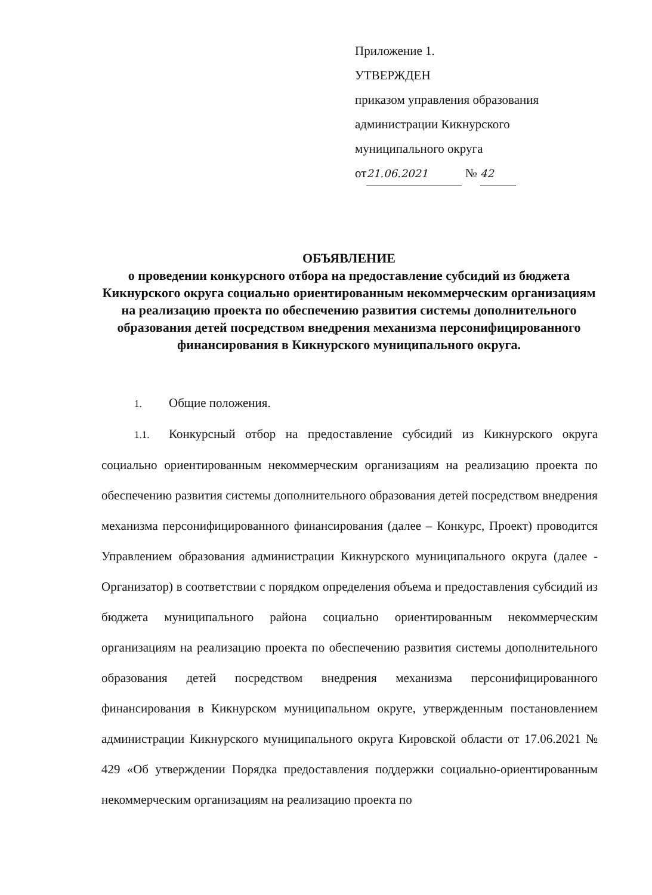Приложение 1.
УТВЕРЖДЕН
приказом управления образования
администрации Кикнурского
муниципального округа
от 21.06.2021 № 42
ОБЪЯВЛЕНИЕ
о проведении конкурсного отбора на предоставление субсидий из бюджета Кикнурского округа социально ориентированным некоммерческим организациям на реализацию проекта по обеспечению развития системы дополнительного образования детей посредством внедрения механизма персонифицированного финансирования в Кикнурского муниципального округа.
1. Общие положения.
1.1. Конкурсный отбор на предоставление субсидий из Кикнурского округа социально ориентированным некоммерческим организациям на реализацию проекта по обеспечению развития системы дополнительного образования детей посредством внедрения механизма персонифицированного финансирования (далее – Конкурс, Проект) проводится Управлением образования администрации Кикнурского муниципального округа (далее - Организатор) в соответствии с порядком определения объема и предоставления субсидий из бюджета муниципального района социально ориентированным некоммерческим организациям на реализацию проекта по обеспечению развития системы дополнительного образования детей посредством внедрения механизма персонифицированного финансирования в Кикнурском муниципальном округе, утвержденным постановлением администрации Кикнурского муниципального округа Кировской области от 17.06.2021 № 429 «Об утверждении Порядка предоставления поддержки социально-ориентированным некоммерческим организациям на реализацию проекта по